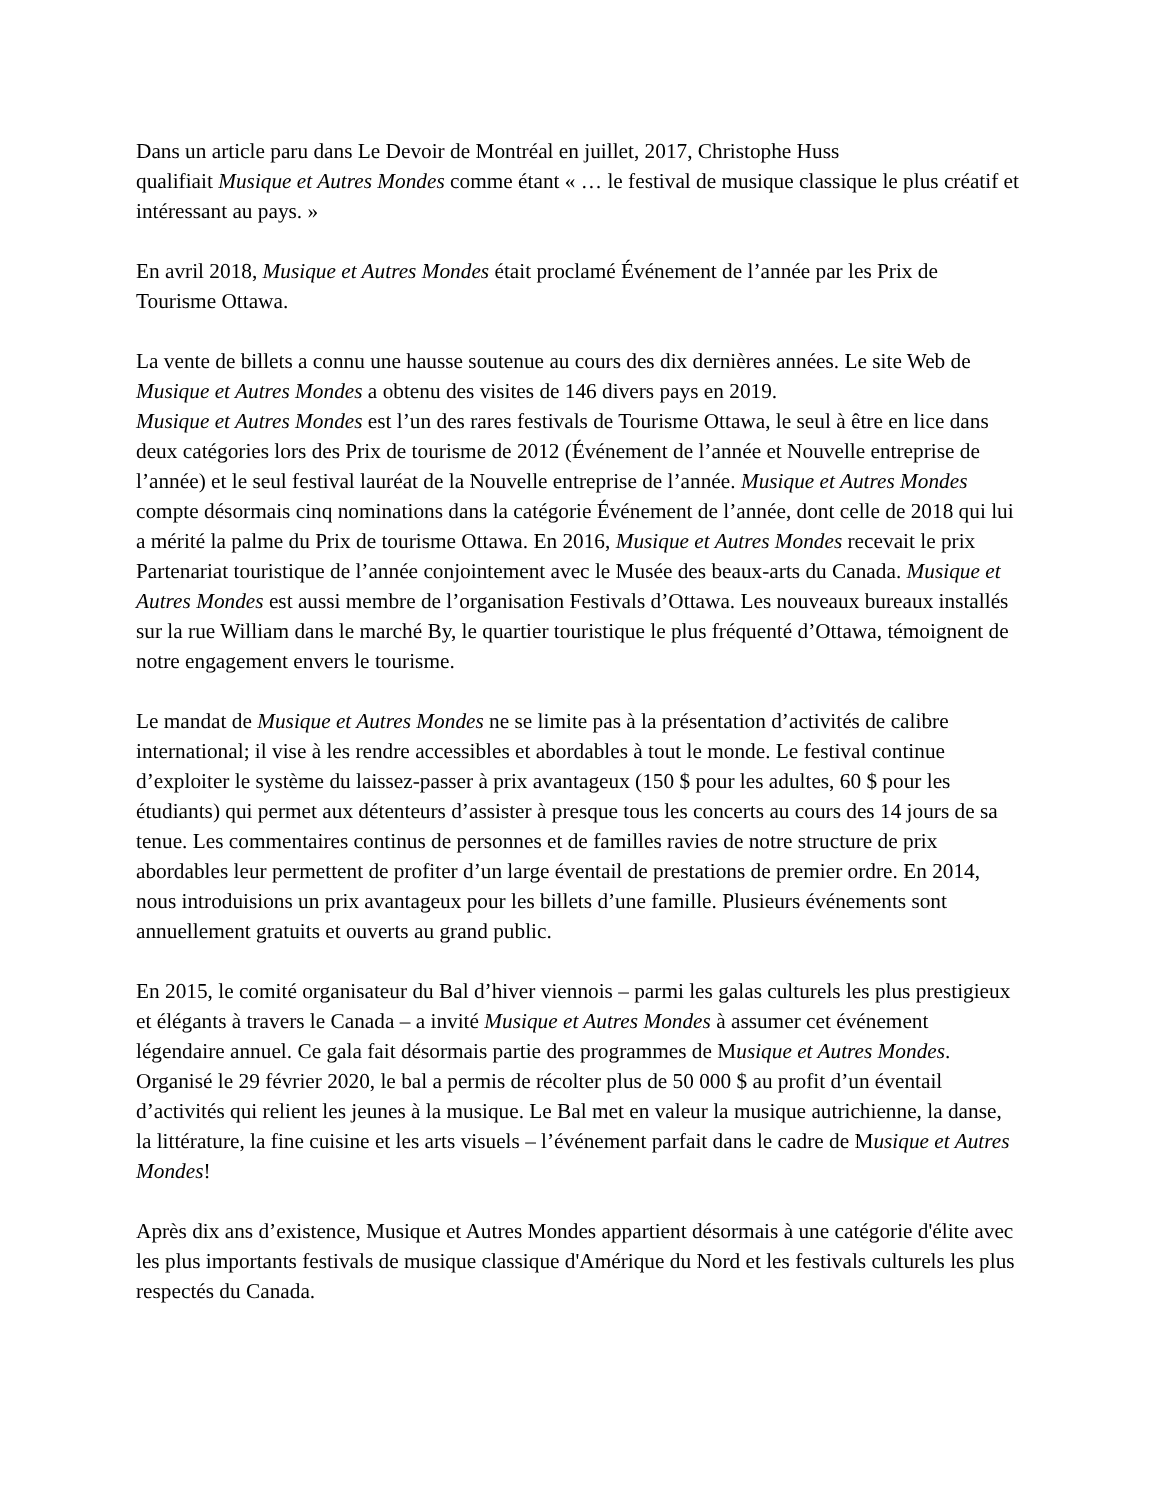Dans un article paru dans Le Devoir de Montréal en juillet, 2017, Christophe Huss
qualifiait Musique et Autres Mondes comme étant « … le festival de musique classique le plus créatif et intéressant au pays. »
En avril 2018, Musique et Autres Mondes était proclamé Événement de l’année par les Prix de Tourisme Ottawa.
La vente de billets a connu une hausse soutenue au cours des dix dernières années. Le site Web de Musique et Autres Mondes a obtenu des visites de 146 divers pays en 2019.
Musique et Autres Mondes est l’un des rares festivals de Tourisme Ottawa, le seul à être en lice dans deux catégories lors des Prix de tourisme de 2012 (Événement de l’année et Nouvelle entreprise de l’année) et le seul festival lauréat de la Nouvelle entreprise de l’année. Musique et Autres Mondes compte désormais cinq nominations dans la catégorie Événement de l’année, dont celle de 2018 qui lui a mérité la palme du Prix de tourisme Ottawa. En 2016, Musique et Autres Mondes recevait le prix Partenariat touristique de l’année conjointement avec le Musée des beaux-arts du Canada. Musique et Autres Mondes est aussi membre de l’organisation Festivals d’Ottawa. Les nouveaux bureaux installés sur la rue William dans le marché By, le quartier touristique le plus fréquenté d’Ottawa, témoignent de notre engagement envers le tourisme.
Le mandat de Musique et Autres Mondes ne se limite pas à la présentation d’activités de calibre international; il vise à les rendre accessibles et abordables à tout le monde. Le festival continue d’exploiter le système du laissez-passer à prix avantageux (150 $ pour les adultes, 60 $ pour les étudiants) qui permet aux détenteurs d’assister à presque tous les concerts au cours des 14 jours de sa tenue. Les commentaires continus de personnes et de familles ravies de notre structure de prix abordables leur permettent de profiter d’un large éventail de prestations de premier ordre. En 2014, nous introduisions un prix avantageux pour les billets d’une famille. Plusieurs événements sont annuellement gratuits et ouverts au grand public.
En 2015, le comité organisateur du Bal d’hiver viennois – parmi les galas culturels les plus prestigieux et élégants à travers le Canada – a invité Musique et Autres Mondes à assumer cet événement légendaire annuel. Ce gala fait désormais partie des programmes de Musique et Autres Mondes. Organisé le 29 février 2020, le bal a permis de récolter plus de 50 000 $ au profit d’un éventail d’activités qui relient les jeunes à la musique. Le Bal met en valeur la musique autrichienne, la danse, la littérature, la fine cuisine et les arts visuels – l’événement parfait dans le cadre de Musique et Autres Mondes!
Après dix ans d’existence, Musique et Autres Mondes appartient désormais à une catégorie d'élite avec les plus importants festivals de musique classique d'Amérique du Nord et les festivals culturels les plus respectés du Canada.